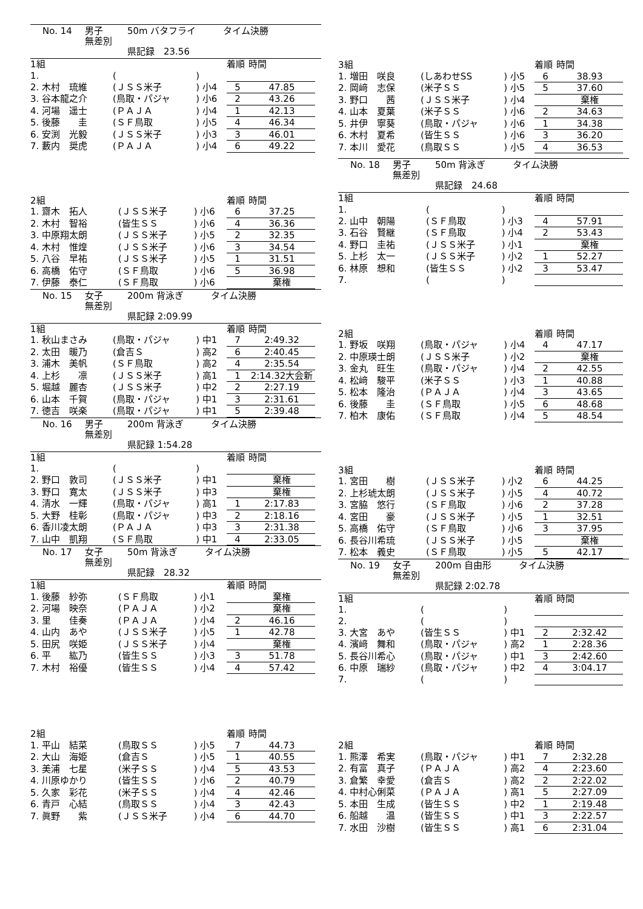No. 14 男子 50m バタフライ　　　タイム決勝
無差別
県記録　23.56
| 1組 | | | 着順 | 時間 |
| 1. | ( | ) | | |
| 2. 木村 琉維 | (ＪＳＳ米子 | ) 小4 | 5 | 47.85 |
| 3. 谷本龍之介 | (鳥取・パジャ | ) 小6 | 2 | 43.26 |
| 4. 河場 遥士 | (ＰＡＪＡ | ) 小4 | 1 | 42.13 |
| 5. 後藤 圭 | (ＳＦ鳥取 | ) 小5 | 4 | 46.34 |
| 6. 安渕 光毅 | (ＪＳＳ米子 | ) 小3 | 3 | 46.01 |
| 7. 藪内 奨虎 | (ＰＡＪＡ | ) 小4 | 6 | 49.22 |
| 2組 | | | 着順 | 時間 |
| 1. 齋木 拓人 | (ＪＳＳ米子 | ) 小6 | 6 | 37.25 |
| 2. 木村 智裕 | (皆生ＳＳ | ) 小6 | 4 | 36.36 |
| 3. 中原翔太朗 | (ＪＳＳ米子 | ) 小5 | 2 | 32.35 |
| 4. 木村 惟煌 | (ＪＳＳ米子 | ) 小6 | 3 | 34.54 |
| 5. 八谷 早祐 | (ＪＳＳ米子 | ) 小5 | 1 | 31.51 |
| 6. 高橋 佑守 | (ＳＦ鳥取 | ) 小6 | 5 | 36.98 |
| 7. 伊藤 泰仁 | (ＳＦ鳥取 | ) 小6 | | 棄権 |
No. 15 女子 200m 背泳ぎ　　　タイム決勝
無差別
県記録 2:09.99
| 1組 | | | 着順 | 時間 |
| 1. 秋山まさみ | (鳥取・パジャ | ) 中1 | 7 | 2:49.32 |
| 2. 太田 暖乃 | (倉吉Ｓ | ) 高2 | 6 | 2:40.45 |
| 3. 浦木 美帆 | (ＳＦ鳥取 | ) 高2 | 4 | 2:35.54 |
| 4. 上杉 凛 | (ＪＳＳ米子 | ) 高1 | 1 | 2:14.32大会新 |
| 5. 堀越 麗杏 | (ＪＳＳ米子 | ) 中2 | 2 | 2:27.19 |
| 6. 山本 千賀 | (鳥取・パジャ | ) 中1 | 3 | 2:31.61 |
| 7. 徳吉 咲楽 | (鳥取・パジャ | ) 中1 | 5 | 2:39.48 |
No. 16 男子 200m 背泳ぎ　　　タイム決勝
無差別
県記録 1:54.28
| 1組 | | | 着順 | 時間 |
| 1. | ( | ) | | |
| 2. 野口 敦司 | (ＪＳＳ米子 | ) 中1 | | 棄権 |
| 3. 野口 寛太 | (ＪＳＳ米子 | ) 中3 | | 棄権 |
| 4. 清水 一輝 | (鳥取・パジャ | ) 高1 | 1 | 2:17.83 |
| 5. 大野 桂彰 | (鳥取・パジャ | ) 中3 | 2 | 2:18.16 |
| 6. 香川凌太朗 | (ＰＡＪＡ | ) 中3 | 3 | 2:31.38 |
| 7. 山中 凱翔 | (ＳＦ鳥取 | ) 中1 | 4 | 2:33.05 |
No. 17 女子 50m 背泳ぎ　　　タイム決勝
無差別
県記録　28.32
| 1組 | | | 着順 | 時間 |
| 1. 後藤 紗弥 | (ＳＦ鳥取 | ) 小1 | | 棄権 |
| 2. 河場 映奈 | (ＰＡＪＡ | ) 小2 | | 棄権 |
| 3. 里 佳奏 | (ＰＡＪＡ | ) 小4 | 2 | 46.16 |
| 4. 山内 あや | (ＪＳＳ米子 | ) 小5 | 1 | 42.78 |
| 5. 田尻 咲姫 | (ＪＳＳ米子 | ) 小4 | | 棄権 |
| 6. 平 紘乃 | (皆生ＳＳ | ) 小3 | 3 | 51.78 |
| 7. 木村 裕優 | (皆生ＳＳ | ) 小4 | 4 | 57.42 |
| 2組 | | | 着順 | 時間 |
| 1. 平山 結菜 | (鳥取ＳＳ | ) 小5 | 7 | 44.73 |
| 2. 大山 海姫 | (倉吉Ｓ | ) 小5 | 1 | 40.55 |
| 3. 美浦 七星 | (米子ＳＳ | ) 小4 | 5 | 43.53 |
| 4. 川原ゆかり | (皆生ＳＳ | ) 小6 | 2 | 40.79 |
| 5. 久家 彩花 | (米子ＳＳ | ) 小4 | 4 | 42.46 |
| 6. 青戸 心結 | (鳥取ＳＳ | ) 小4 | 3 | 42.43 |
| 7. 眞野 紫 | (ＪＳＳ米子 | ) 小4 | 6 | 44.70 |
| 3組 | | | 着順 | 時間 |
| 1. 増田 咲良 | (しあわせSS | ) 小5 | 6 | 38.93 |
| 2. 岡﨑 志保 | (米子ＳＳ | ) 小5 | 5 | 37.60 |
| 3. 野口 茜 | (ＪＳＳ米子 | ) 小4 | | 棄権 |
| 4. 山本 夏葉 | (米子ＳＳ | ) 小6 | 2 | 34.63 |
| 5. 井伊 寧葵 | (鳥取・パジャ | ) 小6 | 1 | 34.38 |
| 6. 木村 夏希 | (皆生ＳＳ | ) 小6 | 3 | 36.20 |
| 7. 本川 愛花 | (鳥取ＳＳ | ) 小5 | 4 | 36.53 |
No. 18 男子 50m 背泳ぎ　　　タイム決勝
無差別
県記録　24.68
| 1組 | | | 着順 | 時間 |
| 1. | ( | ) | | |
| 2. 山中 朝陽 | (ＳＦ鳥取 | ) 小3 | 4 | 57.91 |
| 3. 石谷 賢継 | (ＳＦ鳥取 | ) 小4 | 2 | 53.43 |
| 4. 野口 圭祐 | (ＪＳＳ米子 | ) 小1 | | 棄権 |
| 5. 上杉 太一 | (ＪＳＳ米子 | ) 小2 | 1 | 52.27 |
| 6. 林原 想和 | (皆生ＳＳ | ) 小2 | 3 | 53.47 |
| 7. | ( | ) | | |
| 2組 | | | 着順 | 時間 |
| 1. 野坂 咲翔 | (鳥取・パジャ | ) 小4 | 4 | 47.17 |
| 2. 中原瑛士朗 | (ＪＳＳ米子 | ) 小2 | | 棄権 |
| 3. 金丸 旺生 | (鳥取・パジャ | ) 小4 | 2 | 42.55 |
| 4. 松﨑 駿平 | (米子ＳＳ | ) 小3 | 1 | 40.88 |
| 5. 松本 隆治 | (ＰＡＪＡ | ) 小4 | 3 | 43.65 |
| 6. 後藤 圭 | (ＳＦ鳥取 | ) 小5 | 6 | 48.68 |
| 7. 柏木 康佑 | (ＳＦ鳥取 | ) 小4 | 5 | 48.54 |
| 3組 | | | 着順 | 時間 |
| 1. 宮田 樹 | (ＪＳＳ米子 | ) 小2 | 6 | 44.25 |
| 2. 上杉琥太朗 | (ＪＳＳ米子 | ) 小5 | 4 | 40.72 |
| 3. 宮脇 悠行 | (ＳＦ鳥取 | ) 小6 | 2 | 37.28 |
| 4. 宮田 豪 | (ＪＳＳ米子 | ) 小5 | 1 | 32.51 |
| 5. 高橋 佑守 | (ＳＦ鳥取 | ) 小6 | 3 | 37.95 |
| 6. 長谷川希琉 | (ＪＳＳ米子 | ) 小5 | | 棄権 |
| 7. 松本 義史 | (ＳＦ鳥取 | ) 小5 | 5 | 42.17 |
No. 19 女子 200m 自由形　　　タイム決勝
無差別
県記録 2:02.78
| 1組 | | | 着順 | 時間 |
| 1. | ( | ) | | |
| 2. | ( | ) | | |
| 3. 大宮 あや | (皆生ＳＳ | ) 中1 | 2 | 2:32.42 |
| 4. 濱﨑 舞和 | (鳥取・パジャ | ) 高2 | 1 | 2:28.36 |
| 5. 長谷川希心 | (鳥取・パジャ | ) 中1 | 3 | 2:42.60 |
| 6. 中原 瑞紗 | (鳥取・パジャ | ) 中2 | 4 | 3:04.17 |
| 7. | ( | ) | | |
| 2組 | | | 着順 | 時間 |
| 1. 熊澤 希実 | (鳥取・パジャ | ) 中1 | 7 | 2:32.28 |
| 2. 有富 真子 | (ＰＡＪＡ | ) 高2 | 4 | 2:23.60 |
| 3. 倉繁 幸愛 | (倉吉Ｓ | ) 高2 | 2 | 2:22.02 |
| 4. 中村心俐菜 | (ＰＡＪＡ | ) 高1 | 5 | 2:27.09 |
| 5. 本田 生成 | (皆生ＳＳ | ) 中2 | 1 | 2:19.48 |
| 6. 船越 温 | (皆生ＳＳ | ) 中1 | 3 | 2:22.57 |
| 7. 水田 沙樹 | (皆生ＳＳ | ) 高1 | 6 | 2:31.04 |